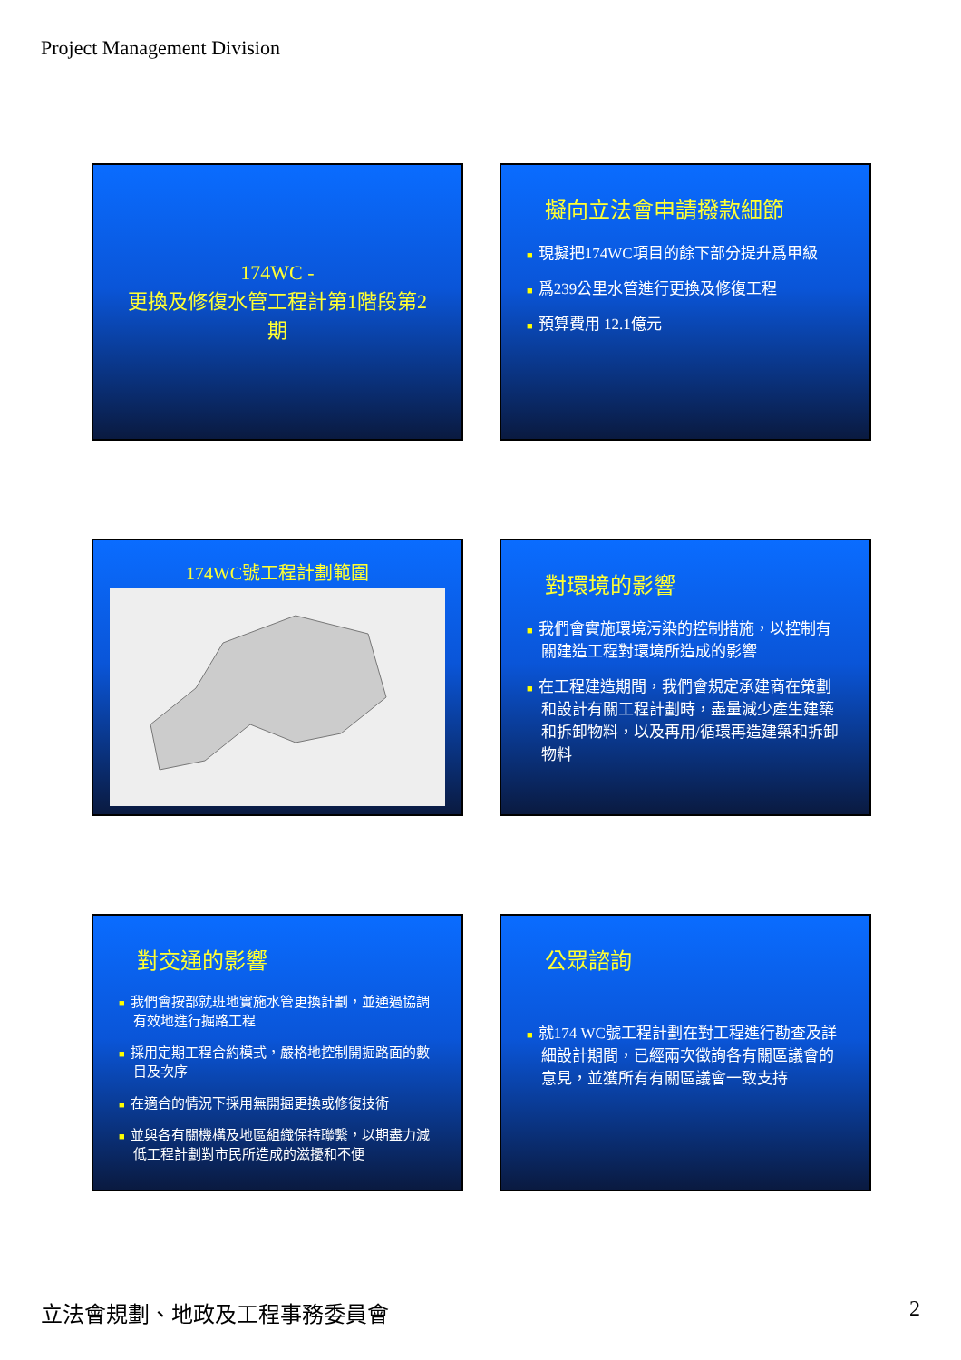Project Management Division
174WC -
更換及修復水管工程計第1階段第2期
擬向立法會申請撥款細節
■ 現擬把174WC項目的餘下部分提升爲甲級
■ 爲239公里水管進行更換及修復工程
■ 預算費用 12.1億元
174WC號工程計劃範圍
對環境的影響
■ 我們會實施環境污染的控制措施，以控制有關建造工程對環境所造成的影響
■ 在工程建造期間，我們會規定承建商在策劃和設計有關工程計劃時，盡量減少產生建築和拆卸物料，以及再用/循環再造建築和拆卸物料
對交通的影響
■ 我們會按部就班地實施水管更換計劃，並通過協調有效地進行掘路工程
■ 採用定期工程合約模式，嚴格地控制開掘路面的數目及次序
■ 在適合的情況下採用無開掘更換或修復技術
■ 並與各有關機構及地區組織保持聯繫，以期盡力減低工程計劃對市民所造成的滋擾和不便
公眾諮詢
■ 就174 WC號工程計劃在對工程進行勘查及詳細設計期間，已經兩次徵詢各有關區議會的意見，並獲所有有關區議會一致支持
立法會規劃、地政及工程事務委員會 2